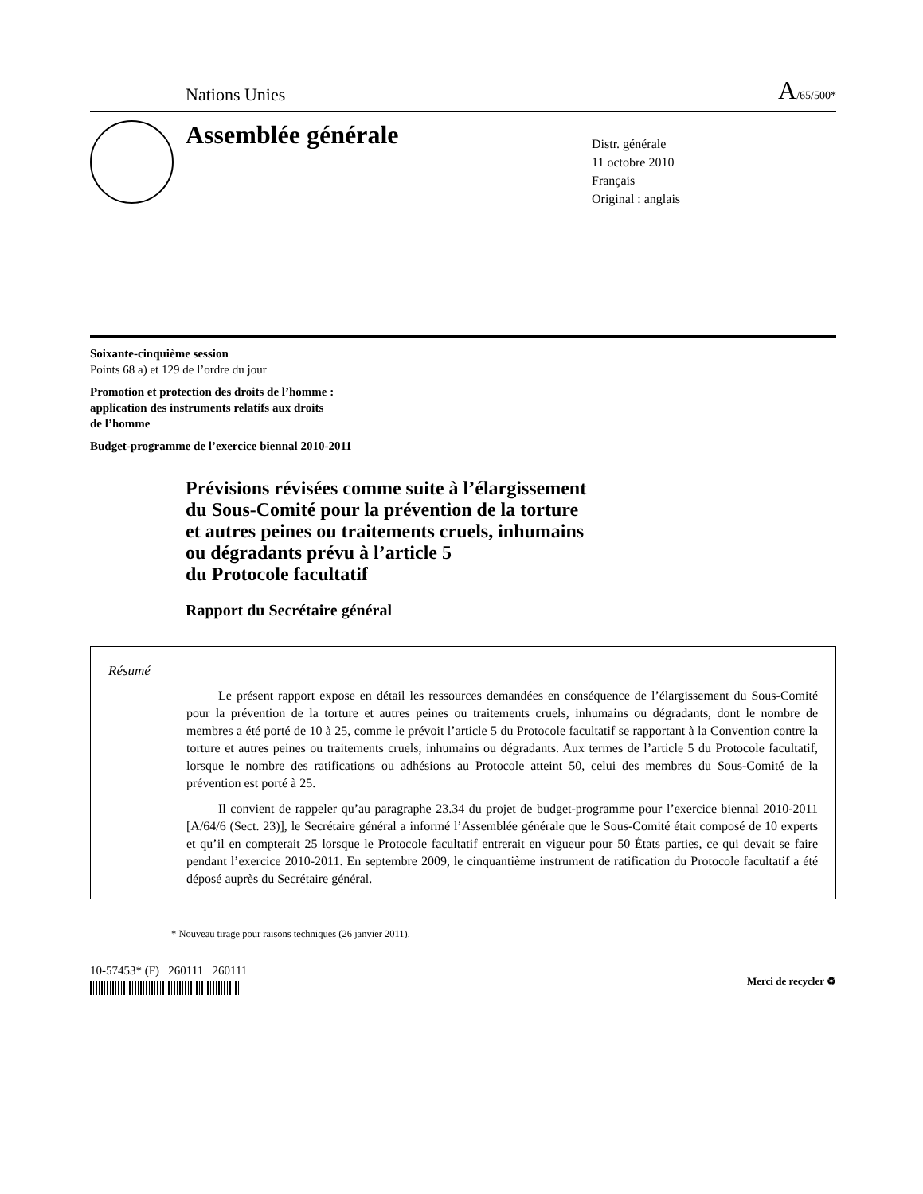Nations Unies A/65/500*
Assemblée générale
Distr. générale
11 octobre 2010
Français
Original : anglais
Soixante-cinquième session
Points 68 a) et 129 de l’ordre du jour
Promotion et protection des droits de l’homme :
application des instruments relatifs aux droits
de l’homme
Budget-programme de l’exercice biennal 2010-2011
Prévisions révisées comme suite à l’élargissement
du Sous-Comité pour la prévention de la torture
et autres peines ou traitements cruels, inhumains
ou dégradants prévu à l’article 5
du Protocole facultatif
Rapport du Secrétaire général
Résumé
Le présent rapport expose en détail les ressources demandées en conséquence de l’élargissement du Sous-Comité pour la prévention de la torture et autres peines ou traitements cruels, inhumains ou dégradants, dont le nombre de membres a été porté de 10 à 25, comme le prévoit l’article 5 du Protocole facultatif se rapportant à la Convention contre la torture et autres peines ou traitements cruels, inhumains ou dégradants. Aux termes de l’article 5 du Protocole facultatif, lorsque le nombre des ratifications ou adhésions au Protocole atteint 50, celui des membres du Sous-Comité de la prévention est porté à 25.
Il convient de rappeler qu’au paragraphe 23.34 du projet de budget-programme pour l’exercice biennal 2010-2011 [A/64/6 (Sect. 23)], le Secrétaire général a informé l’Assemblée générale que le Sous-Comité était composé de 10 experts et qu’il en compterait 25 lorsque le Protocole facultatif entrerait en vigueur pour 50 États parties, ce qui devait se faire pendant l’exercice 2010-2011. En septembre 2009, le cinquantième instrument de ratification du Protocole facultatif a été déposé auprès du Secrétaire général.
* Nouveau tirage pour raisons techniques (26 janvier 2011).
10-57453* (F) 260111 260111
Merci de recycler ♻